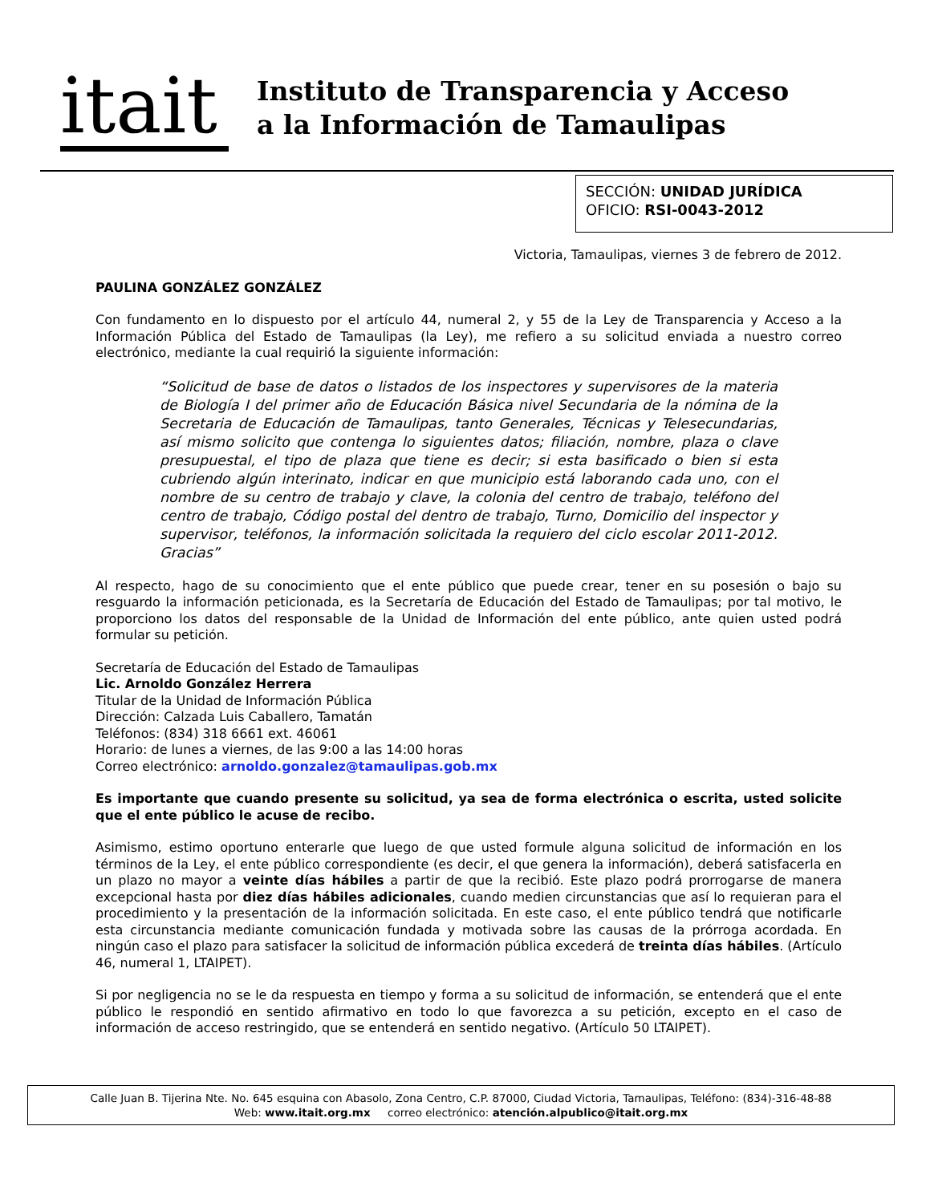itait
Instituto de Transparencia y Acceso
a la Información de Tamaulipas
SECCIÓN: UNIDAD JURÍDICA
OFICIO: RSI-0043-2012
Victoria, Tamaulipas, viernes 3 de febrero de 2012.
PAULINA GONZÁLEZ GONZÁLEZ
Con fundamento en lo dispuesto por el artículo 44, numeral 2, y 55 de la Ley de Transparencia y Acceso a la Información Pública del Estado de Tamaulipas (la Ley), me refiero a su solicitud enviada a nuestro correo electrónico, mediante la cual requirió la siguiente información:
“Solicitud de base de datos o listados de los inspectores y supervisores de la materia de Biología I del primer año de Educación Básica nivel Secundaria de la nómina de la Secretaria de Educación de Tamaulipas, tanto Generales, Técnicas y Telesecundarias, así mismo solicito que contenga lo siguientes datos; filiación, nombre, plaza o clave presupuestal, el tipo de plaza que tiene es decir; si esta basificado o bien si esta cubriendo algún interinato, indicar en que municipio está laborando cada uno, con el nombre de su centro de trabajo y clave, la colonia del centro de trabajo, teléfono del centro de trabajo, Código postal del dentro de trabajo, Turno, Domicilio del inspector y supervisor, teléfonos, la información solicitada la requiero del ciclo escolar 2011-2012. Gracias”
Al respecto, hago de su conocimiento que el ente público que puede crear, tener en su posesión o bajo su resguardo la información peticionada, es la Secretaría de Educación del Estado de Tamaulipas; por tal motivo, le proporciono los datos del responsable de la Unidad de Información del ente público, ante quien usted podrá formular su petición.
Secretaría de Educación del Estado de Tamaulipas
Lic. Arnoldo González Herrera
Titular de la Unidad de Información Pública
Dirección: Calzada Luis Caballero, Tamatán
Teléfonos: (834) 318 6661 ext. 46061
Horario: de lunes a viernes, de las 9:00 a las 14:00 horas
Correo electrónico: arnoldo.gonzalez@tamaulipas.gob.mx
Es importante que cuando presente su solicitud, ya sea de forma electrónica o escrita, usted solicite que el ente público le acuse de recibo.
Asimismo, estimo oportuno enterarle que luego de que usted formule alguna solicitud de información en los términos de la Ley, el ente público correspondiente (es decir, el que genera la información), deberá satisfacerla en un plazo no mayor a veinte días hábiles a partir de que la recibió. Este plazo podrá prorrogarse de manera excepcional hasta por diez días hábiles adicionales, cuando medien circunstancias que así lo requieran para el procedimiento y la presentación de la información solicitada. En este caso, el ente público tendrá que notificarle esta circunstancia mediante comunicación fundada y motivada sobre las causas de la prórroga acordada. En ningún caso el plazo para satisfacer la solicitud de información pública excederá de treinta días hábiles. (Artículo 46, numeral 1, LTAIPET).
Si por negligencia no se le da respuesta en tiempo y forma a su solicitud de información, se entenderá que el ente público le respondió en sentido afirmativo en todo lo que favorezca a su petición, excepto en el caso de información de acceso restringido, que se entenderá en sentido negativo. (Artículo 50 LTAIPET).
Calle Juan B. Tijerina Nte. No. 645 esquina con Abasolo, Zona Centro, C.P. 87000, Ciudad Victoria, Tamaulipas, Teléfono: (834)-316-48-88
Web: www.itait.org.mx correo electrónico: atención.alpublico@itait.org.mx